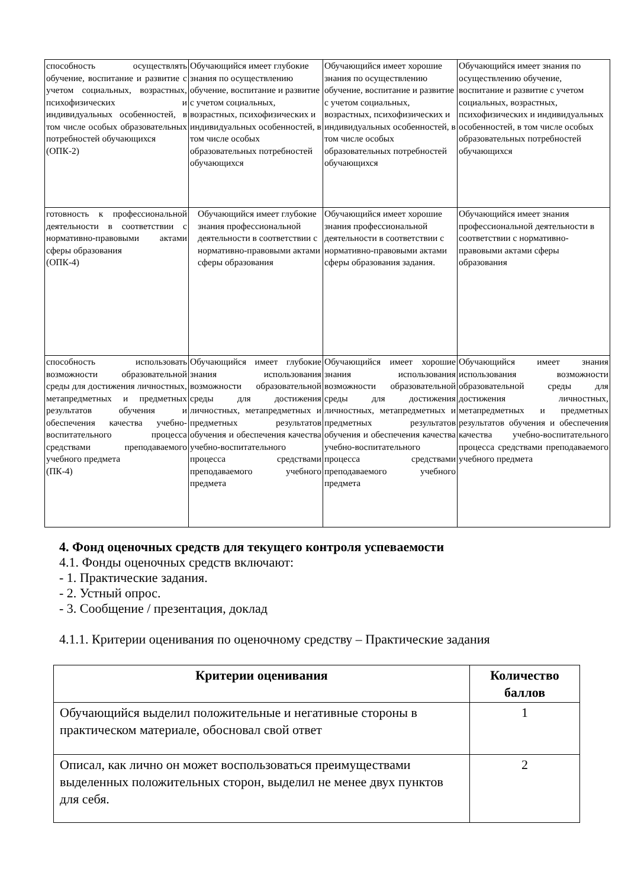| способность осуществлять обучение, воспитание и развитие с учетом социальных, возрастных, психофизических и индивидуальных особенностей, в том числе особых образовательных потребностей обучающихся (ОПК-2) | Обучающийся имеет глубокие знания по осуществлению обучение, воспитание и развитие с учетом социальных, возрастных, психофизических и индивидуальных особенностей, в том числе особых образовательных потребностей обучающихся | Обучающийся имеет хорошие знания по осуществлению обучение, воспитание и развитие с учетом социальных, возрастных, психофизических и индивидуальных особенностей, в том числе особых образовательных потребностей обучающихся | Обучающийся имеет знания по осуществлению обучение, воспитание и развитие с учетом социальных, возрастных, психофизических и индивидуальных особенностей, в том числе особых образовательных потребностей обучающихся |
| готовность к профессиональной деятельности в соответствии с нормативно-правовыми актами сферы образования (ОПК-4) | Обучающийся имеет глубокие знания профессиональной деятельности в соответствии с нормативно-правовыми актами сферы образования | Обучающийся имеет хорошие знания профессиональной деятельности в соответствии с нормативно-правовыми актами сферы образования задания. | Обучающийся имеет знания профессиональной деятельности в соответствии с нормативно-правовыми актами сферы образования |
| способность использовать возможности образовательной среды для достижения личностных, метапредметных и предметных результатов обучения и обеспечения качества учебно-воспитательного процесса средствами преподаваемого учебного предмета (ПК-4) | Обучающийся имеет глубокие знания использования возможности образовательной среды для достижения личностных, метапредметных и предметных результатов обучения и обеспечения качества учебно-воспитательного процесса средствами преподаваемого учебного предмета | Обучающийся имеет хорошие знания использования возможности образовательной среды для достижения личностных, метапредметных и предметных результатов обучения и обеспечения качества учебно-воспитательного процесса средствами преподаваемого учебного предмета | Обучающийся имеет знания использования возможности образовательной среды для достижения личностных, метапредметных и предметных результатов обучения и обеспечения качества учебно-воспитательного процесса средствами преподаваемого учебного предмета |
4. Фонд оценочных средств для текущего контроля успеваемости
4.1. Фонды оценочных средств включают:
- 1. Практические задания.
- 2. Устный опрос.
- 3. Сообщение / презентация, доклад
4.1.1. Критерии оценивания по оценочному средству – Практические задания
| Критерии оценивания | Количество баллов |
| --- | --- |
| Обучающийся выделил положительные и негативные стороны в практическом материале, обосновал свой ответ | 1 |
| Описал, как лично он может воспользоваться преимуществами выделенных положительных сторон, выделил не менее двух пунктов для себя. | 2 |